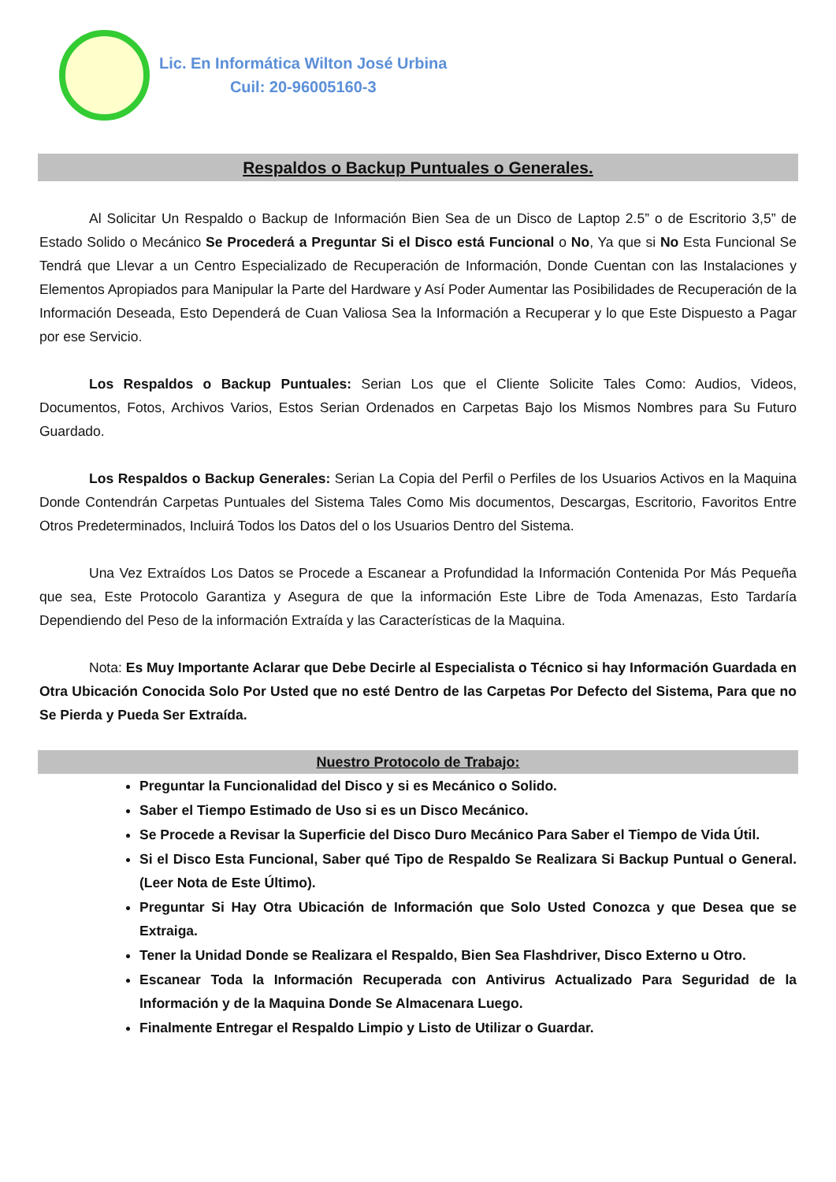Lic. En Informática Wilton José Urbina
Cuil: 20-96005160-3
Respaldos o Backup Puntuales o Generales.
Al Solicitar Un Respaldo o Backup de Información Bien Sea de un Disco de Laptop 2.5” o de Escritorio 3,5” de Estado Solido o Mecánico Se Procederá a Preguntar Si el Disco está Funcional o No, Ya que si No Esta Funcional Se Tendrá que Llevar a un Centro Especializado de Recuperación de Información, Donde Cuentan con las Instalaciones y Elementos Apropiados para Manipular la Parte del Hardware y Así Poder Aumentar las Posibilidades de Recuperación de la Información Deseada, Esto Dependerá de Cuan Valiosa Sea la Información a Recuperar y lo que Este Dispuesto a Pagar por ese Servicio.
Los Respaldos o Backup Puntuales: Serian Los que el Cliente Solicite Tales Como: Audios, Videos, Documentos, Fotos, Archivos Varios, Estos Serian Ordenados en Carpetas Bajo los Mismos Nombres para Su Futuro Guardado.
Los Respaldos o Backup Generales: Serian La Copia del Perfil o Perfiles de los Usuarios Activos en la Maquina Donde Contendrán Carpetas Puntuales del Sistema Tales Como Mis documentos, Descargas, Escritorio, Favoritos Entre Otros Predeterminados, Incluirá Todos los Datos del o los Usuarios Dentro del Sistema.
Una Vez Extraídos Los Datos se Procede a Escanear a Profundidad la Información Contenida Por Más Pequeña que sea, Este Protocolo Garantiza y Asegura de que la información Este Libre de Toda Amenazas, Esto Tardaría Dependiendo del Peso de la información Extraída y las Características de la Maquina.
Nota: Es Muy Importante Aclarar que Debe Decirle al Especialista o Técnico si hay Información Guardada en Otra Ubicación Conocida Solo Por Usted que no esté Dentro de las Carpetas Por Defecto del Sistema, Para que no Se Pierda y Pueda Ser Extraída.
Nuestro Protocolo de Trabajo:
Preguntar la Funcionalidad del Disco y si es Mecánico o Solido.
Saber el Tiempo Estimado de Uso si es un Disco Mecánico.
Se Procede a Revisar la Superficie del Disco Duro Mecánico Para Saber el Tiempo de Vida Útil.
Si el Disco Esta Funcional, Saber qué Tipo de Respaldo Se Realizara Si Backup Puntual o General. (Leer Nota de Este Último).
Preguntar Si Hay Otra Ubicación de Información que Solo Usted Conozca y que Desea que se Extraiga.
Tener la Unidad Donde se Realizara el Respaldo, Bien Sea Flashdriver, Disco Externo u Otro.
Escanear Toda la Información Recuperada con Antivirus Actualizado Para Seguridad de la Información y de la Maquina Donde Se Almacenara Luego.
Finalmente Entregar el Respaldo Limpio y Listo de Utilizar o Guardar.